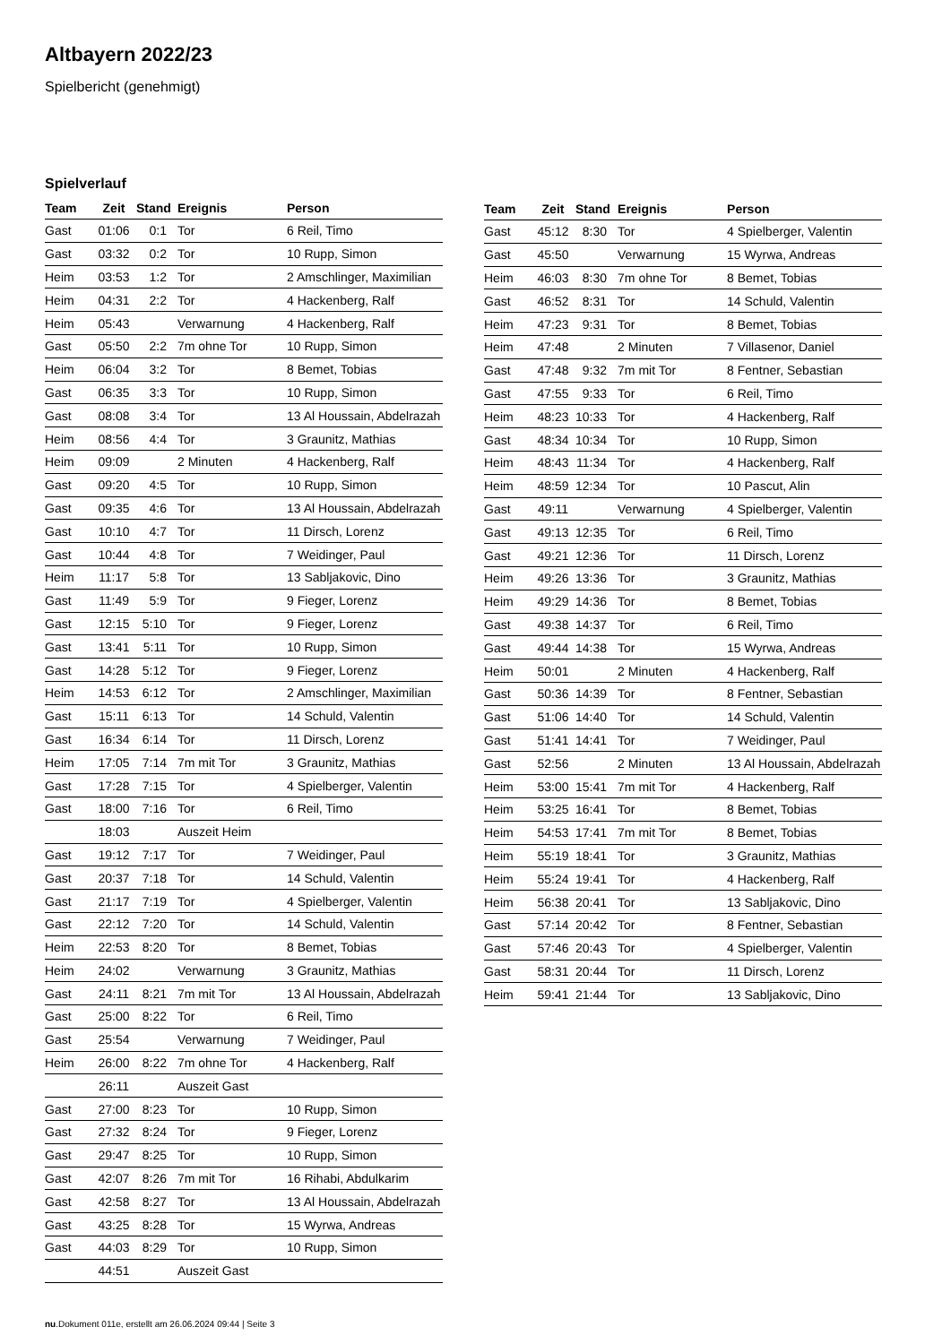Altbayern 2022/23
Spielbericht (genehmigt)
Spielverlauf
| Team | Zeit | Stand | Ereignis | Person |
| --- | --- | --- | --- | --- |
| Gast | 01:06 | 0:1 | Tor | 6 Reil, Timo |
| Gast | 03:32 | 0:2 | Tor | 10 Rupp, Simon |
| Heim | 03:53 | 1:2 | Tor | 2 Amschlinger, Maximilian |
| Heim | 04:31 | 2:2 | Tor | 4 Hackenberg, Ralf |
| Heim | 05:43 | | Verwarnung | 4 Hackenberg, Ralf |
| Gast | 05:50 | 2:2 | 7m ohne Tor | 10 Rupp, Simon |
| Heim | 06:04 | 3:2 | Tor | 8 Bemet, Tobias |
| Gast | 06:35 | 3:3 | Tor | 10 Rupp, Simon |
| Gast | 08:08 | 3:4 | Tor | 13 Al Houssain, Abdelrazah |
| Heim | 08:56 | 4:4 | Tor | 3 Graunitz, Mathias |
| Heim | 09:09 | | 2 Minuten | 4 Hackenberg, Ralf |
| Gast | 09:20 | 4:5 | Tor | 10 Rupp, Simon |
| Gast | 09:35 | 4:6 | Tor | 13 Al Houssain, Abdelrazah |
| Gast | 10:10 | 4:7 | Tor | 11 Dirsch, Lorenz |
| Gast | 10:44 | 4:8 | Tor | 7 Weidinger, Paul |
| Heim | 11:17 | 5:8 | Tor | 13 Sabljakovic, Dino |
| Gast | 11:49 | 5:9 | Tor | 9 Fieger, Lorenz |
| Gast | 12:15 | 5:10 | Tor | 9 Fieger, Lorenz |
| Gast | 13:41 | 5:11 | Tor | 10 Rupp, Simon |
| Gast | 14:28 | 5:12 | Tor | 9 Fieger, Lorenz |
| Heim | 14:53 | 6:12 | Tor | 2 Amschlinger, Maximilian |
| Gast | 15:11 | 6:13 | Tor | 14 Schuld, Valentin |
| Gast | 16:34 | 6:14 | Tor | 11 Dirsch, Lorenz |
| Heim | 17:05 | 7:14 | 7m mit Tor | 3 Graunitz, Mathias |
| Gast | 17:28 | 7:15 | Tor | 4 Spielberger, Valentin |
| Gast | 18:00 | 7:16 | Tor | 6 Reil, Timo |
| | 18:03 | | Auszeit Heim | |
| Gast | 19:12 | 7:17 | Tor | 7 Weidinger, Paul |
| Gast | 20:37 | 7:18 | Tor | 14 Schuld, Valentin |
| Gast | 21:17 | 7:19 | Tor | 4 Spielberger, Valentin |
| Gast | 22:12 | 7:20 | Tor | 14 Schuld, Valentin |
| Heim | 22:53 | 8:20 | Tor | 8 Bemet, Tobias |
| Heim | 24:02 | | Verwarnung | 3 Graunitz, Mathias |
| Gast | 24:11 | 8:21 | 7m mit Tor | 13 Al Houssain, Abdelrazah |
| Gast | 25:00 | 8:22 | Tor | 6 Reil, Timo |
| Gast | 25:54 | | Verwarnung | 7 Weidinger, Paul |
| Heim | 26:00 | 8:22 | 7m ohne Tor | 4 Hackenberg, Ralf |
| | 26:11 | | Auszeit Gast | |
| Gast | 27:00 | 8:23 | Tor | 10 Rupp, Simon |
| Gast | 27:32 | 8:24 | Tor | 9 Fieger, Lorenz |
| Gast | 29:47 | 8:25 | Tor | 10 Rupp, Simon |
| Gast | 42:07 | 8:26 | 7m mit Tor | 16 Rihabi, Abdulkarim |
| Gast | 42:58 | 8:27 | Tor | 13 Al Houssain, Abdelrazah |
| Gast | 43:25 | 8:28 | Tor | 15 Wyrwa, Andreas |
| Gast | 44:03 | 8:29 | Tor | 10 Rupp, Simon |
| | 44:51 | | Auszeit Gast | |
| Team | Zeit | Stand | Ereignis | Person |
| --- | --- | --- | --- | --- |
| Gast | 45:12 | 8:30 | Tor | 4 Spielberger, Valentin |
| Gast | 45:50 | | Verwarnung | 15 Wyrwa, Andreas |
| Heim | 46:03 | 8:30 | 7m ohne Tor | 8 Bemet, Tobias |
| Gast | 46:52 | 8:31 | Tor | 14 Schuld, Valentin |
| Heim | 47:23 | 9:31 | Tor | 8 Bemet, Tobias |
| Heim | 47:48 | | 2 Minuten | 7 Villasenor, Daniel |
| Gast | 47:48 | 9:32 | 7m mit Tor | 8 Fentner, Sebastian |
| Gast | 47:55 | 9:33 | Tor | 6 Reil, Timo |
| Heim | 48:23 | 10:33 | Tor | 4 Hackenberg, Ralf |
| Gast | 48:34 | 10:34 | Tor | 10 Rupp, Simon |
| Heim | 48:43 | 11:34 | Tor | 4 Hackenberg, Ralf |
| Heim | 48:59 | 12:34 | Tor | 10 Pascut, Alin |
| Gast | 49:11 | | Verwarnung | 4 Spielberger, Valentin |
| Gast | 49:13 | 12:35 | Tor | 6 Reil, Timo |
| Gast | 49:21 | 12:36 | Tor | 11 Dirsch, Lorenz |
| Heim | 49:26 | 13:36 | Tor | 3 Graunitz, Mathias |
| Heim | 49:29 | 14:36 | Tor | 8 Bemet, Tobias |
| Gast | 49:38 | 14:37 | Tor | 6 Reil, Timo |
| Gast | 49:44 | 14:38 | Tor | 15 Wyrwa, Andreas |
| Heim | 50:01 | | 2 Minuten | 4 Hackenberg, Ralf |
| Gast | 50:36 | 14:39 | Tor | 8 Fentner, Sebastian |
| Gast | 51:06 | 14:40 | Tor | 14 Schuld, Valentin |
| Gast | 51:41 | 14:41 | Tor | 7 Weidinger, Paul |
| Gast | 52:56 | | 2 Minuten | 13 Al Houssain, Abdelrazah |
| Heim | 53:00 | 15:41 | 7m mit Tor | 4 Hackenberg, Ralf |
| Heim | 53:25 | 16:41 | Tor | 8 Bemet, Tobias |
| Heim | 54:53 | 17:41 | 7m mit Tor | 8 Bemet, Tobias |
| Heim | 55:19 | 18:41 | Tor | 3 Graunitz, Mathias |
| Heim | 55:24 | 19:41 | Tor | 4 Hackenberg, Ralf |
| Heim | 56:38 | 20:41 | Tor | 13 Sabljakovic, Dino |
| Gast | 57:14 | 20:42 | Tor | 8 Fentner, Sebastian |
| Gast | 57:46 | 20:43 | Tor | 4 Spielberger, Valentin |
| Gast | 58:31 | 20:44 | Tor | 11 Dirsch, Lorenz |
| Heim | 59:41 | 21:44 | Tor | 13 Sabljakovic, Dino |
nu.Dokument 011e, erstellt am 26.06.2024 09:44 | Seite 3